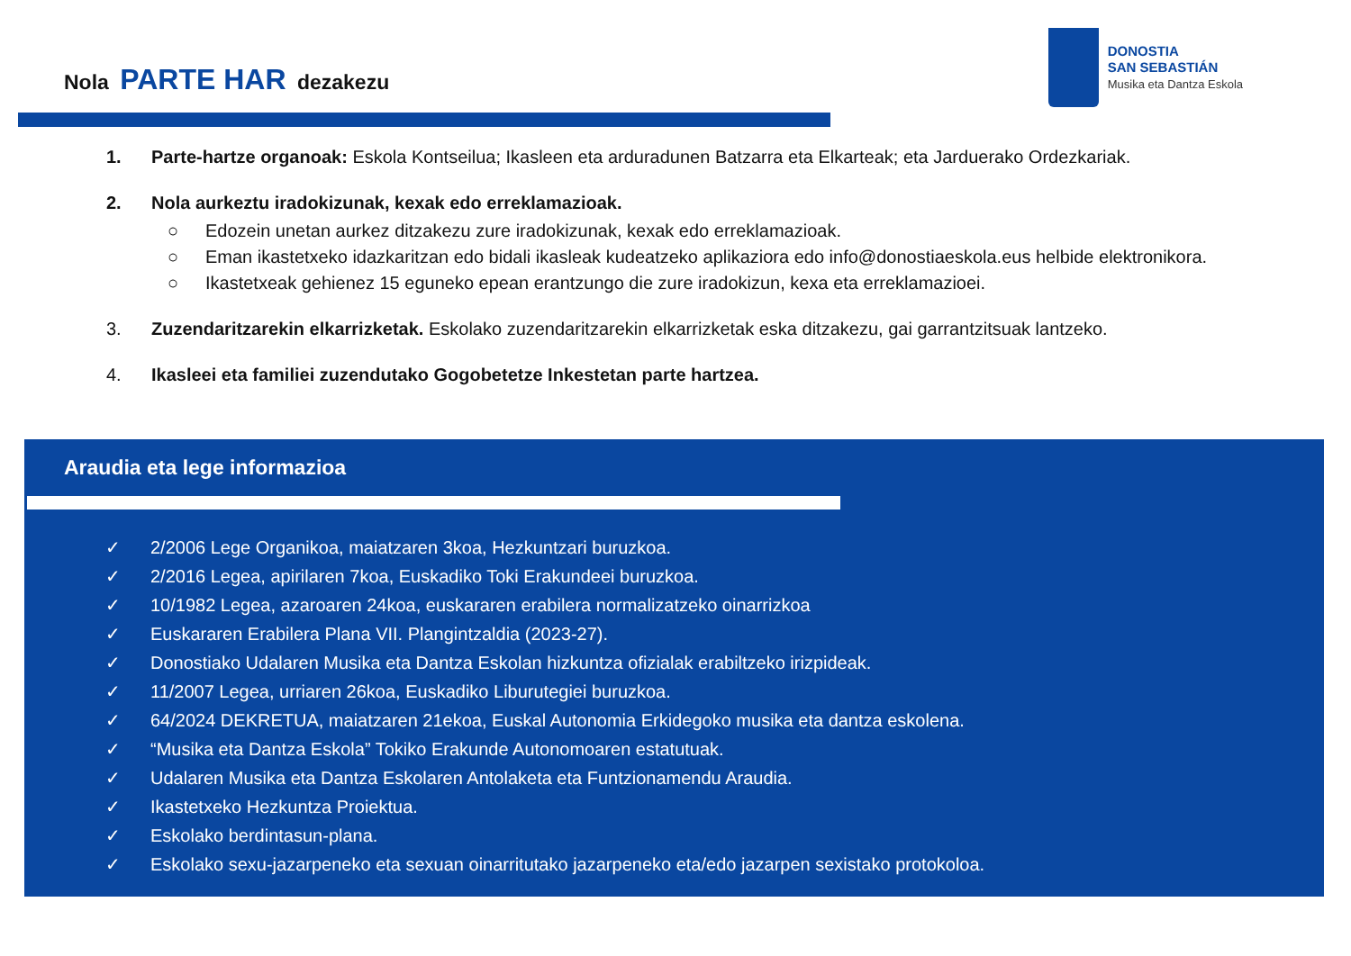Nola PARTE HAR dezakezu
DONOSTIA
SAN SEBASTIÁN
Musika eta Dantza Eskola
1. Parte-hartze organoak: Eskola Kontseilua; Ikasleen eta arduradunen Batzarra eta Elkarteak; eta Jarduerako Ordezkariak.
2. Nola aurkeztu iradokizunak, kexak edo erreklamazioak.
○ Edozein unetan aurkez ditzakezu zure iradokizunak, kexak edo erreklamazioak.
○ Eman ikastetxeko idazkaritzan edo bidali ikasleak kudeatzeko aplikaziora edo info@donostiaeskola.eus helbide elektronikora.
○ Ikastetxeak gehienez 15 eguneko epean erantzungo die zure iradokizun, kexa eta erreklamazioei.
3. Zuzendaritzarekin elkarrizketak. Eskolako zuzendaritzarekin elkarrizketak eska ditzakezu, gai garrantzitsuak lantzeko.
4. Ikasleei eta familiei zuzendutako Gogobetetze Inkestetan parte hartzea.
Araudia eta lege informazioa
✓ 2/2006 Lege Organikoa, maiatzaren 3koa, Hezkuntzari buruzkoa.
✓ 2/2016 Legea, apirilaren 7koa, Euskadiko Toki Erakundeei buruzkoa.
✓ 10/1982 Legea, azaroaren 24koa, euskararen erabilera normalizatzeko oinarrizkoa
✓ Euskararen Erabilera Plana VII. Plangintzaldia (2023-27).
✓ Donostiako Udalaren Musika eta Dantza Eskolan hizkuntza ofizialak erabiltzeko irizpideak.
✓ 11/2007 Legea, urriaren 26koa, Euskadiko Liburutegiei buruzkoa.
✓ 64/2024 DEKRETUA, maiatzaren 21ekoa, Euskal Autonomia Erkidegoko musika eta dantza eskolena.
✓ “Musika eta Dantza Eskola” Tokiko Erakunde Autonomoaren estatutuak.
✓ Udalaren Musika eta Dantza Eskolaren Antolaketa eta Funtzionamendu Araudia.
✓ Ikastetxeko Hezkuntza Proiektua.
✓ Eskolako berdintasun-plana.
✓ Eskolako sexu-jazarpeneko eta sexuan oinarritutako jazarpeneko eta/edo jazarpen sexistako protokoloa.